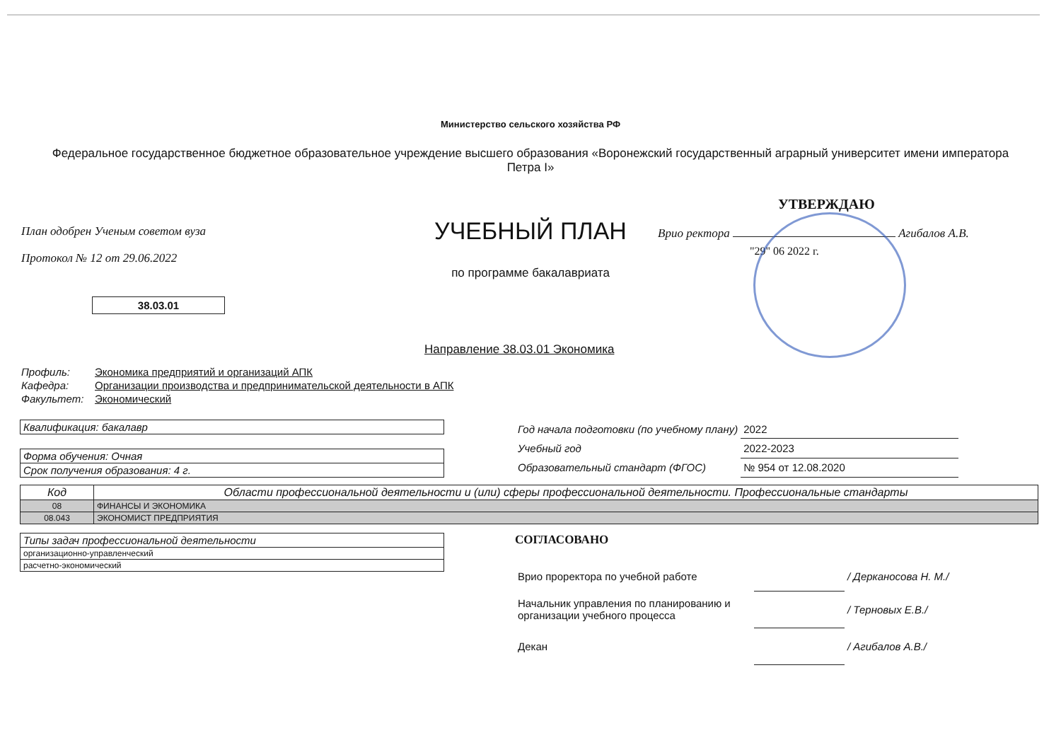Министерство сельского хозяйства РФ
Федеральное государственное бюджетное образовательное учреждение высшего образования «Воронежский государственный аграрный университет имени императора Петра I»
План одобрен Ученым советом вуза
Протокол № 12 от 29.06.2022
38.03.01
УЧЕБНЫЙ ПЛАН
по программе бакалавриата
УТВЕРЖДАЮ
Врио ректора Агибалов А.В.
"29" 06 2022 г.
Направление 38.03.01 Экономика
| Профиль: | Экономика предприятий и организаций АПК |
| Кафедра: | Организации производства и предпринимательской деятельности в АПК |
| Факультет: | Экономический |
| Квалификация: бакалавр |
| Форма обучения: Очная |
| Срок получения образования: 4 г. |
| Год начала подготовки (по учебному плану) | 2022 |
| Учебный год | 2022-2023 |
| Образовательный стандарт (ФГОС) | № 954 от 12.08.2020 |
| Код | Области профессиональной деятельности и (или) сферы профессиональной деятельности. Профессиональные стандарты |
| --- | --- |
| 08 | ФИНАНСЫ И ЭКОНОМИКА |
| 08.043 | ЭКОНОМИСТ ПРЕДПРИЯТИЯ |
| Типы задач профессиональной деятельности |
| организационно-управленческий |
| расчетно-экономический |
СОГЛАСОВАНО
| Врио проректора по учебной работе | | / Дерканосова Н. М./ |
| Начальник управления по планированию и организации учебного процесса | | / Терновых Е.В./ |
| Декан | | / Агибалов А.В./ |